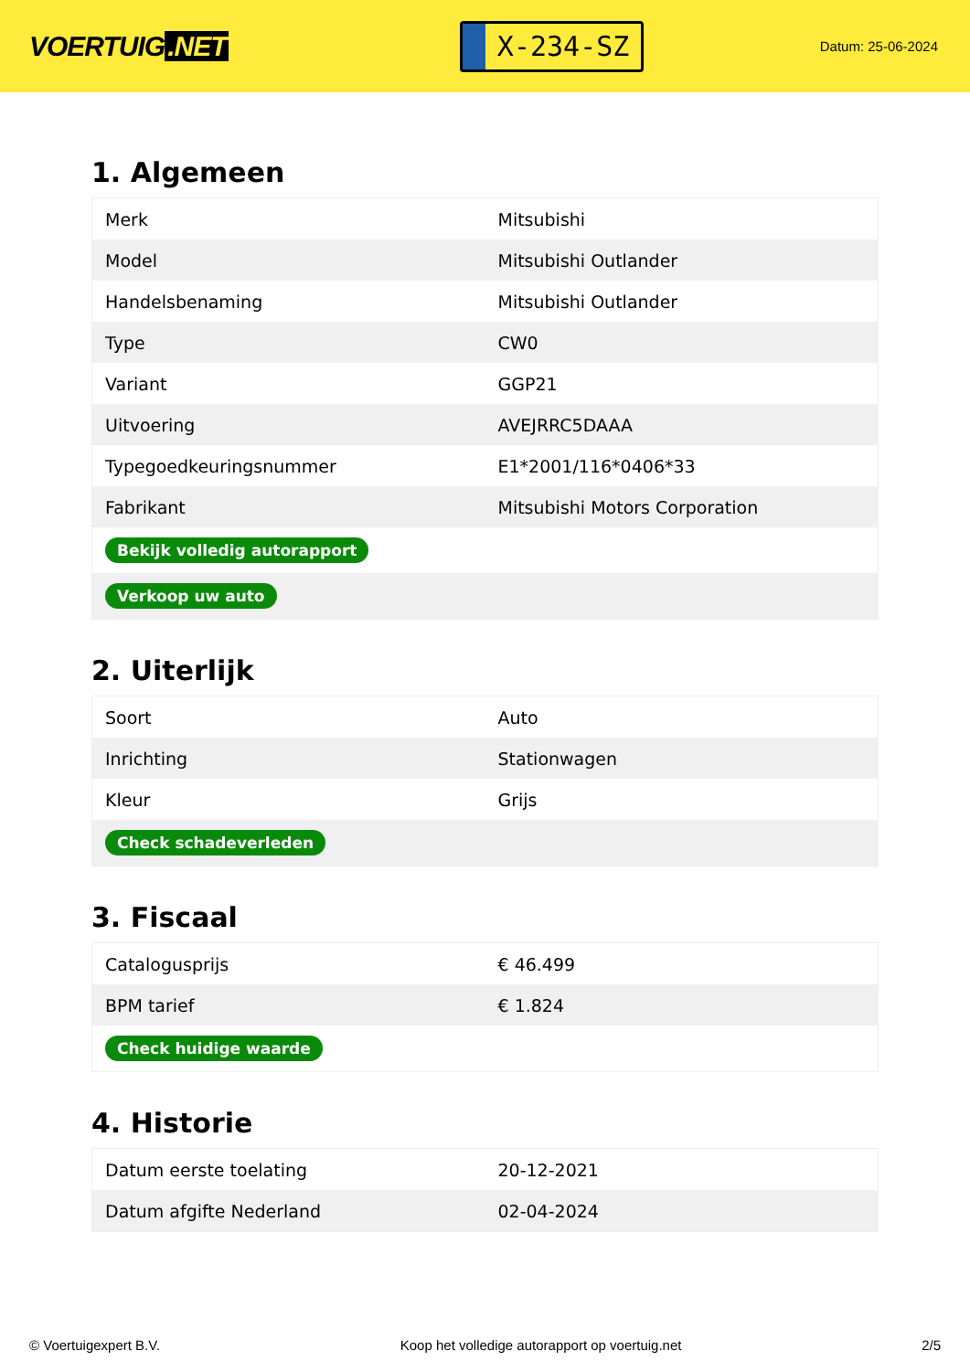VOERTUIG.NET
X-234-SZ
Datum: 25-06-2024
1. Algemeen
| Merk | Mitsubishi |
| Model | Mitsubishi Outlander |
| Handelsbenaming | Mitsubishi Outlander |
| Type | CW0 |
| Variant | GGP21 |
| Uitvoering | AVEJRRC5DAAA |
| Typegoedkeuringsnummer | E1*2001/116*0406*33 |
| Fabrikant | Mitsubishi Motors Corporation |
| Bekijk volledig autorapport | |
| Verkoop uw auto | |
2. Uiterlijk
| Soort | Auto |
| Inrichting | Stationwagen |
| Kleur | Grijs |
| Check schadeverleden | |
3. Fiscaal
| Catalogusprijs | € 46.499 |
| BPM tarief | € 1.824 |
| Check huidige waarde | |
4. Historie
| Datum eerste toelating | 20-12-2021 |
| Datum afgifte Nederland | 02-04-2024 |
© Voertuigexpert B.V. Koop het volledige autorapport op voertuig.net 2/5